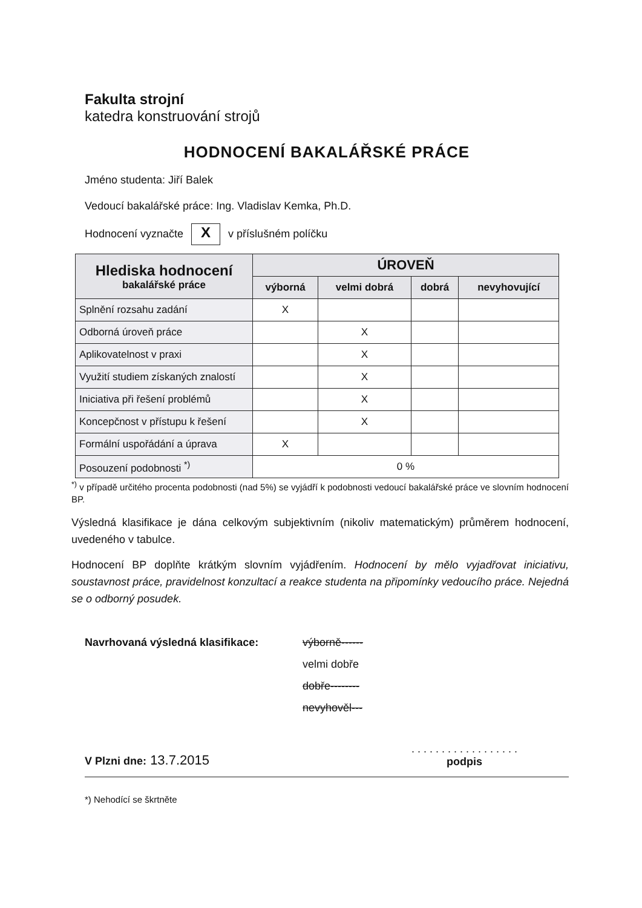Fakulta strojní
katedra konstruování strojů
HODNOCENÍ BAKALÁŘSKÉ PRÁCE
Jméno studenta: Jiří Balek
Vedoucí bakalářské práce: Ing. Vladislav Kemka, Ph.D.
Hodnocení vyznačte X v příslušném políčku
| Hlediska hodnocení bakalářské práce | ÚROVEŇ | | | |
| --- | --- | --- | --- | --- |
| | výborná | velmi dobrá | dobrá | nevyhovující |
| Splnění rozsahu zadání | X | | | |
| Odborná úroveň práce | | X | | |
| Aplikovatelnost v praxi | | X | | |
| Využití studiem získaných znalostí | | X | | |
| Iniciativa při řešení problémů | | X | | |
| Koncepčnost v přístupu k řešení | | X | | |
| Formální uspořádání a úprava | X | | | |
| Posouzení podobnosti <sup>*)</sup> | 0 % | | | |
<sup>*)</sup> v případě určitého procenta podobnosti (nad 5%) se vyjádří k podobnosti vedoucí bakalářské práce ve slovním hodnocení BP.
Výsledná klasifikace je dána celkovým subjektivním (nikoliv matematickým) průměrem hodnocení, uvedeného v tabulce.
Hodnocení BP doplňte krátkým slovním vyjádřením. Hodnocení by mělo vyjadřovat iniciativu, soustavnost práce, pravidelnost konzultací a reakce studenta na připomínky vedoucího práce. Nejedná se o odborný posudek.
Navrhovaná výsledná klasifikace: výborně------
velmi dobře
dobře--------
nevyhověl---
V Plzni dne: 13.7.2015
. . . . . . . . . . . . . . . . . .
podpis
*) Nehodící se škrtněte